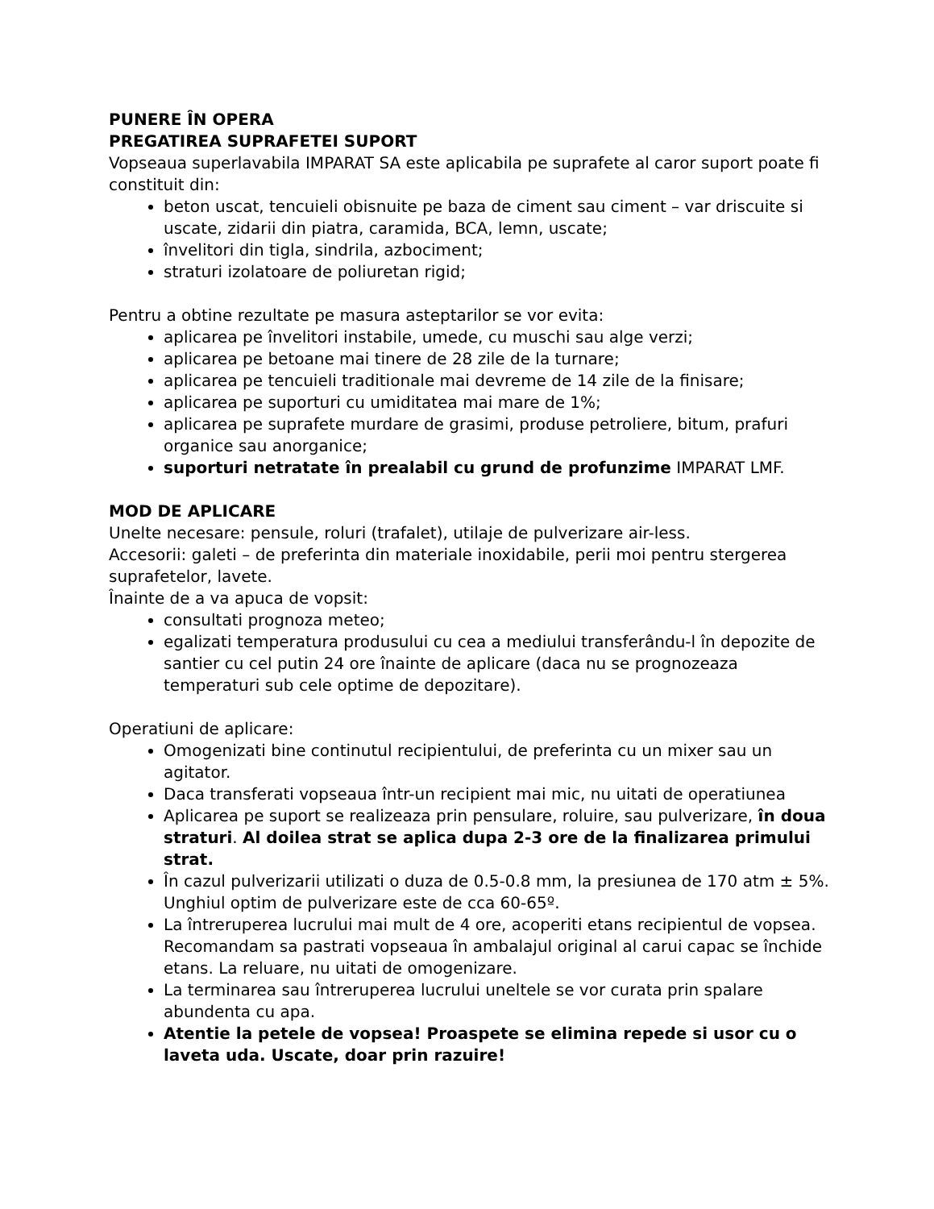PUNERE ÎN OPERA
PREGATIREA SUPRAFETEI SUPORT
Vopseaua superlavabila IMPARAT SA este aplicabila pe suprafete al caror suport poate fi constituit din:
beton uscat, tencuieli obisnuite pe baza de ciment sau ciment – var driscuite si uscate, zidarii din piatra, caramida, BCA, lemn, uscate;
învelitori din tigla, sindrila, azbociment;
straturi izolatoare de poliuretan rigid;
Pentru a obtine rezultate pe masura asteptarilor se vor evita:
aplicarea pe învelitori instabile, umede, cu muschi sau alge verzi;
aplicarea pe betoane mai tinere de 28 zile de la turnare;
aplicarea pe tencuieli traditionale mai devreme de 14 zile de la finisare;
aplicarea pe suporturi cu umiditatea mai mare de 1%;
aplicarea pe suprafete murdare de grasimi, produse petroliere, bitum, prafuri organice sau anorganice;
suporturi netratate în prealabil cu grund de profunzime IMPARAT LMF.
MOD DE APLICARE
Unelte necesare: pensule, roluri (trafalet), utilaje de pulverizare air-less.
Accesorii: galeti – de preferinta din materiale inoxidabile, perii moi pentru stergerea suprafetelor, lavete.
Înainte de a va apuca de vopsit:
consultati prognoza meteo;
egalizati temperatura produsului cu cea a mediului transferându-l în depozite de santier cu cel putin 24 ore înainte de aplicare (daca nu se prognozeaza temperaturi sub cele optime de depozitare).
Operatiuni de aplicare:
Omogenizati bine continutul recipientului, de preferinta cu un mixer sau un agitator.
Daca transferati vopseaua într-un recipient mai mic, nu uitati de operatiunea
Aplicarea pe suport se realizeaza prin pensulare, roluire, sau pulverizare, în doua straturi. Al doilea strat se aplica dupa 2-3 ore de la finalizarea primului strat.
În cazul pulverizarii utilizati o duza de 0.5-0.8 mm, la presiunea de 170 atm ± 5%. Unghiul optim de pulverizare este de cca 60-65º.
La întreruperea lucrului mai mult de 4 ore, acoperiti etans recipientul de vopsea. Recomandam sa pastrati vopseaua în ambalajul original al carui capac se închide etans. La reluare, nu uitati de omogenizare.
La terminarea sau întreruperea lucrului uneltele se vor curata prin spalare abundenta cu apa.
Atentie la petele de vopsea! Proaspete se elimina repede si usor cu o laveta uda. Uscate, doar prin razuire!